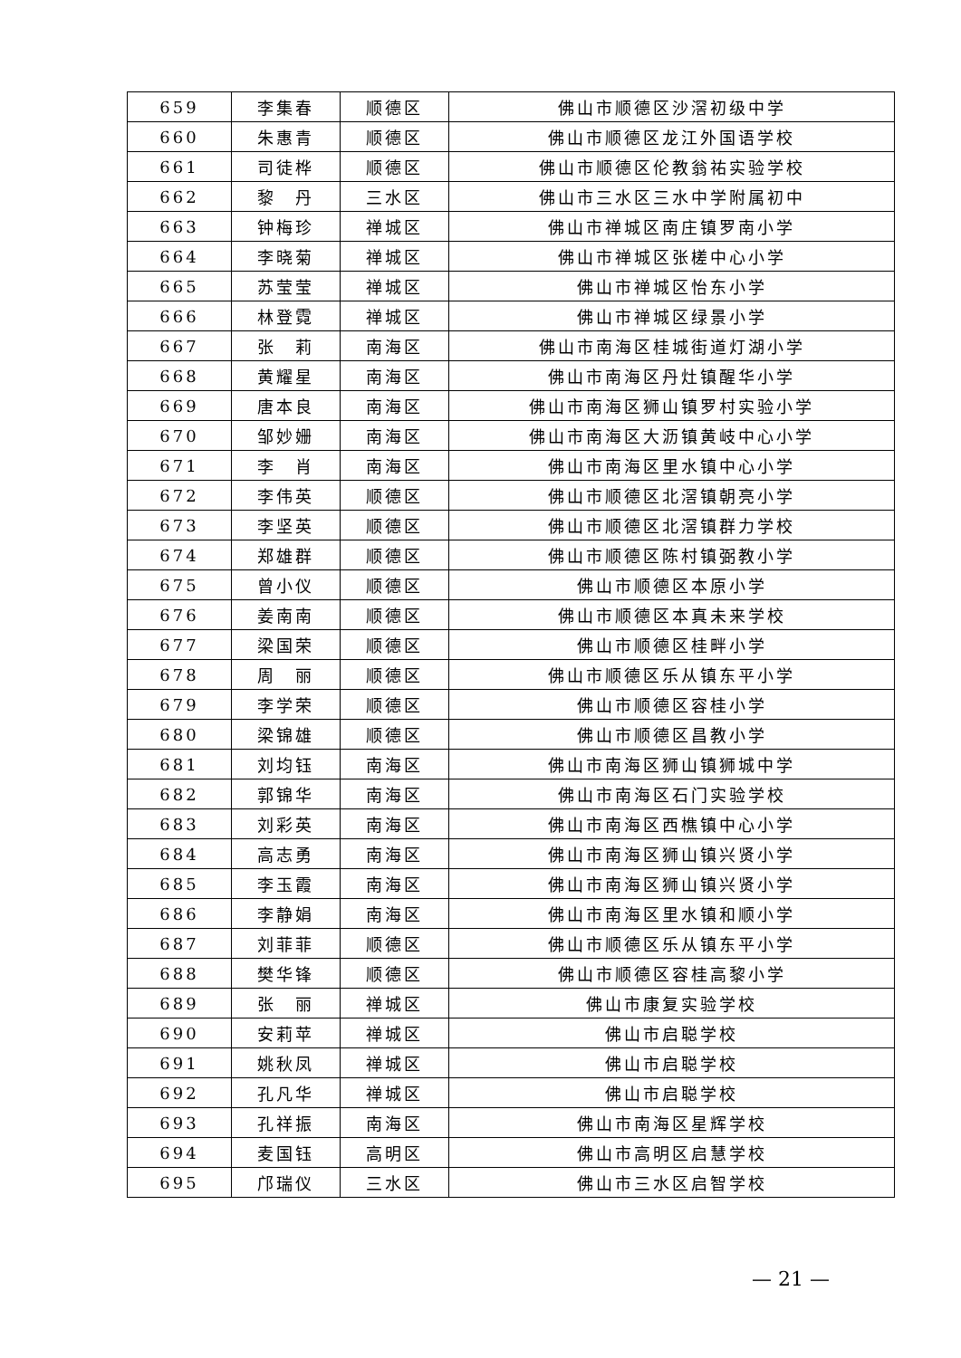| 659 | 李集春 | 顺德区 | 佛山市顺德区沙滘初级中学 |
| 660 | 朱惠青 | 顺德区 | 佛山市顺德区龙江外国语学校 |
| 661 | 司徒桦 | 顺德区 | 佛山市顺德区伦教翁祐实验学校 |
| 662 | 黎 丹 | 三水区 | 佛山市三水区三水中学附属初中 |
| 663 | 钟梅珍 | 禅城区 | 佛山市禅城区南庄镇罗南小学 |
| 664 | 李晓菊 | 禅城区 | 佛山市禅城区张槎中心小学 |
| 665 | 苏莹莹 | 禅城区 | 佛山市禅城区怡东小学 |
| 666 | 林登霓 | 禅城区 | 佛山市禅城区绿景小学 |
| 667 | 张 莉 | 南海区 | 佛山市南海区桂城街道灯湖小学 |
| 668 | 黄耀星 | 南海区 | 佛山市南海区丹灶镇醒华小学 |
| 669 | 唐本良 | 南海区 | 佛山市南海区狮山镇罗村实验小学 |
| 670 | 邹妙姗 | 南海区 | 佛山市南海区大沥镇黄岐中心小学 |
| 671 | 李 肖 | 南海区 | 佛山市南海区里水镇中心小学 |
| 672 | 李伟英 | 顺德区 | 佛山市顺德区北滘镇朝亮小学 |
| 673 | 李坚英 | 顺德区 | 佛山市顺德区北滘镇群力学校 |
| 674 | 郑雄群 | 顺德区 | 佛山市顺德区陈村镇弼教小学 |
| 675 | 曾小仪 | 顺德区 | 佛山市顺德区本原小学 |
| 676 | 姜南南 | 顺德区 | 佛山市顺德区本真未来学校 |
| 677 | 梁国荣 | 顺德区 | 佛山市顺德区桂畔小学 |
| 678 | 周 丽 | 顺德区 | 佛山市顺德区乐从镇东平小学 |
| 679 | 李学荣 | 顺德区 | 佛山市顺德区容桂小学 |
| 680 | 梁锦雄 | 顺德区 | 佛山市顺德区昌教小学 |
| 681 | 刘均钰 | 南海区 | 佛山市南海区狮山镇狮城中学 |
| 682 | 郭锦华 | 南海区 | 佛山市南海区石门实验学校 |
| 683 | 刘彩英 | 南海区 | 佛山市南海区西樵镇中心小学 |
| 684 | 高志勇 | 南海区 | 佛山市南海区狮山镇兴贤小学 |
| 685 | 李玉霞 | 南海区 | 佛山市南海区狮山镇兴贤小学 |
| 686 | 李静娟 | 南海区 | 佛山市南海区里水镇和顺小学 |
| 687 | 刘菲菲 | 顺德区 | 佛山市顺德区乐从镇东平小学 |
| 688 | 樊华锋 | 顺德区 | 佛山市顺德区容桂高黎小学 |
| 689 | 张 丽 | 禅城区 | 佛山市康复实验学校 |
| 690 | 安莉苹 | 禅城区 | 佛山市启聪学校 |
| 691 | 姚秋凤 | 禅城区 | 佛山市启聪学校 |
| 692 | 孔凡华 | 禅城区 | 佛山市启聪学校 |
| 693 | 孔祥振 | 南海区 | 佛山市南海区星辉学校 |
| 694 | 麦国钰 | 高明区 | 佛山市高明区启慧学校 |
| 695 | 邝瑞仪 | 三水区 | 佛山市三水区启智学校 |
— 21 —